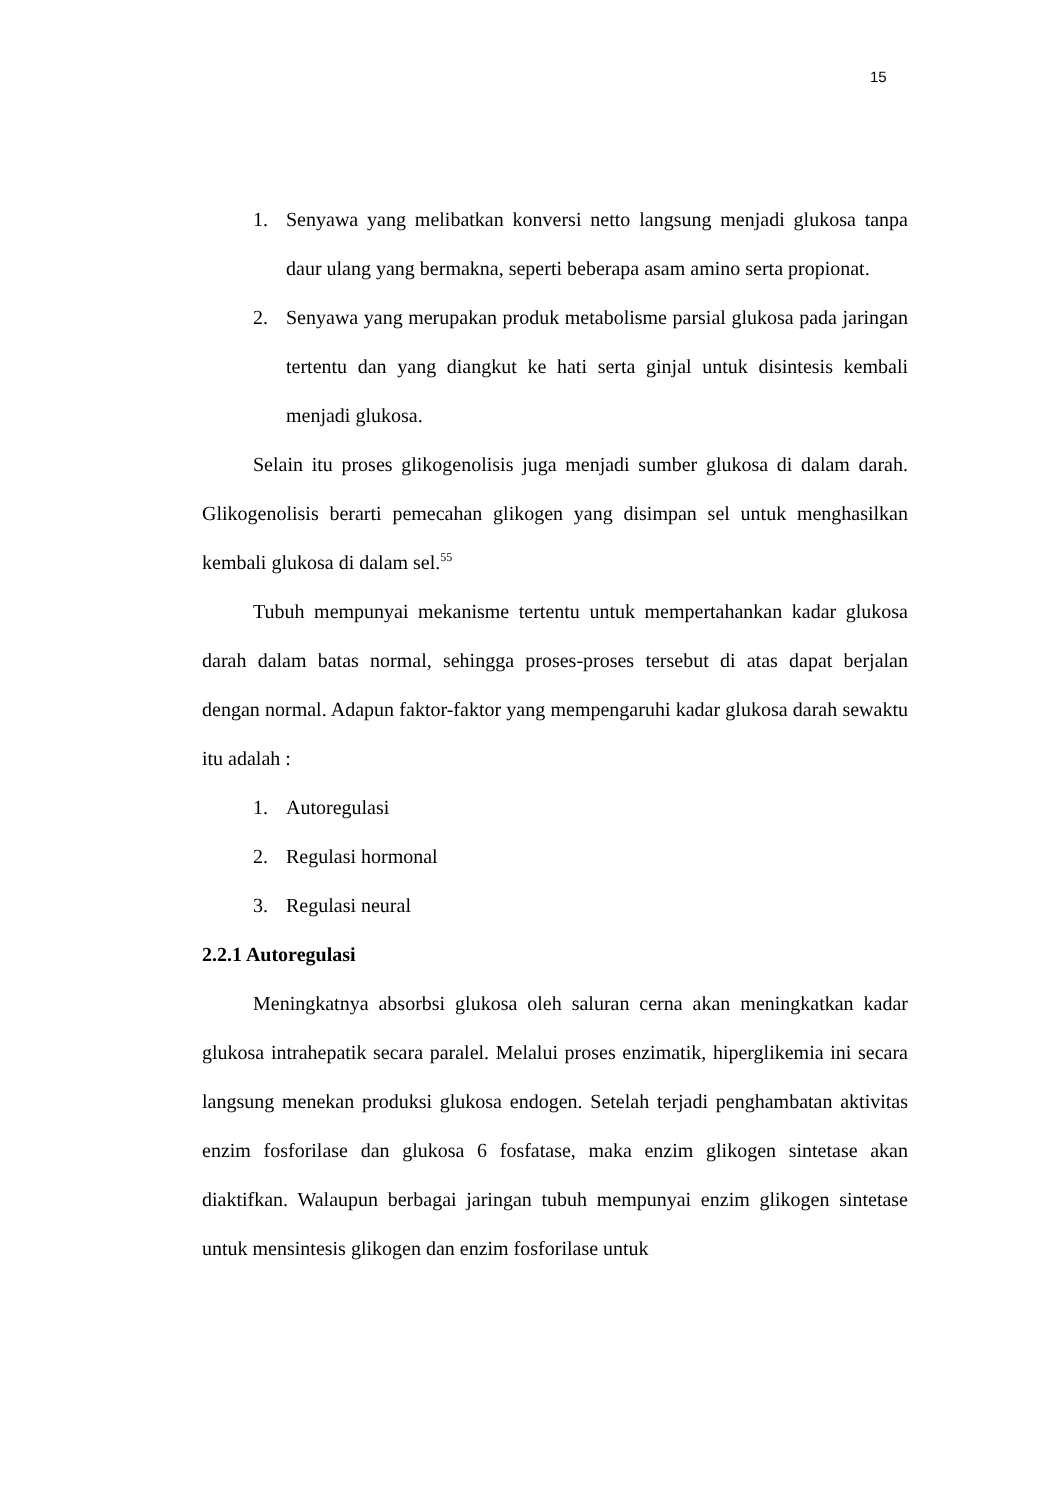15
1. Senyawa yang melibatkan konversi netto langsung menjadi glukosa tanpa daur ulang yang bermakna, seperti beberapa asam amino serta propionat.
2. Senyawa yang merupakan produk metabolisme parsial glukosa pada jaringan tertentu dan yang diangkut ke hati serta ginjal untuk disintesis kembali menjadi glukosa.
Selain itu proses glikogenolisis juga menjadi sumber glukosa di dalam darah. Glikogenolisis berarti pemecahan glikogen yang disimpan sel untuk menghasilkan kembali glukosa di dalam sel.<sup>55</sup>
Tubuh mempunyai mekanisme tertentu untuk mempertahankan kadar glukosa darah dalam batas normal, sehingga proses-proses tersebut di atas dapat berjalan dengan normal. Adapun faktor-faktor yang mempengaruhi kadar glukosa darah sewaktu itu adalah :
1. Autoregulasi
2. Regulasi hormonal
3. Regulasi neural
2.2.1 Autoregulasi
Meningkatnya absorbsi glukosa oleh saluran cerna akan meningkatkan kadar glukosa intrahepatik secara paralel. Melalui proses enzimatik, hiperglikemia ini secara langsung menekan produksi glukosa endogen. Setelah terjadi penghambatan aktivitas enzim fosforilase dan glukosa 6 fosfatase, maka enzim glikogen sintetase akan diaktifkan. Walaupun berbagai jaringan tubuh mempunyai enzim glikogen sintetase untuk mensintesis glikogen dan enzim fosforilase untuk